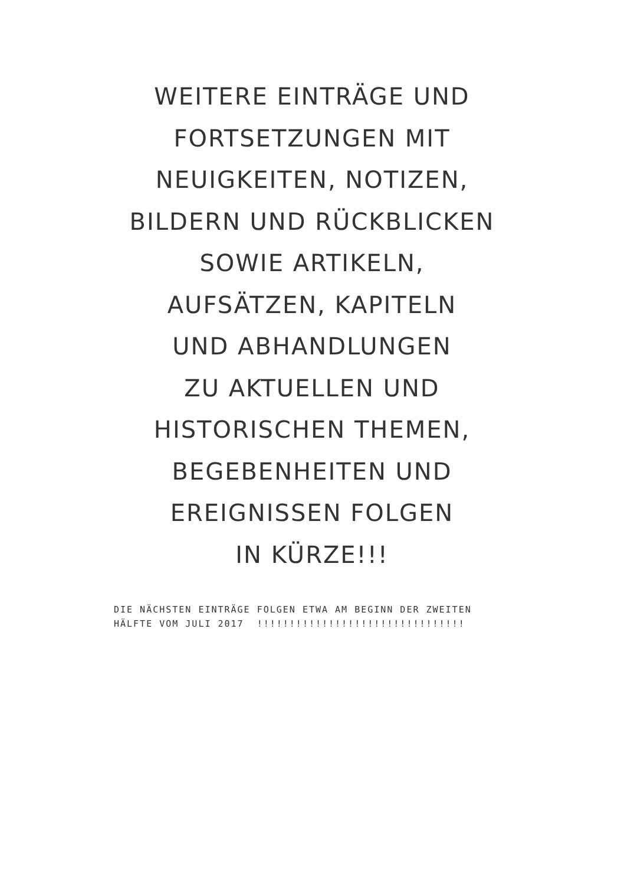WEITERE EINTRÄGE UND
FORTSETZUNGEN MIT
NEUIGKEITEN, NOTIZEN,
BILDERN UND RÜCKBLICKEN
SOWIE ARTIKELN,
AUFSÄTZEN, KAPITELN
UND ABHANDLUNGEN
ZU AKTUELLEN UND
HISTORISCHEN THEMEN,
BEGEBENHEITEN UND
EREIGNISSEN FOLGEN
IN KÜRZE!!!
DIE NÄCHSTEN EINTRÄGE FOLGEN ETWA AM BEGINN DER ZWEITEN
HÄLFTE VOM JULI 2017 !!!!!!!!!!!!!!!!!!!!!!!!!!!!!!!!